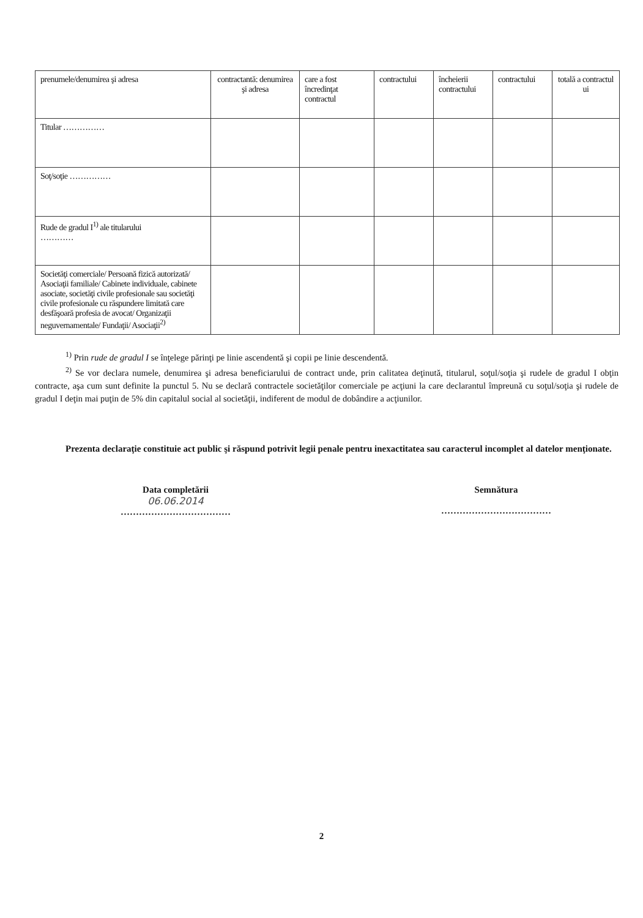| prenumele/denumirea şi adresa | contractantă: denumirea şi adresa | care a fost încredinţat contractul | contractului | încheierii contractului | contractului | totală a contractul ui |
| Titular …………… | | | | | | |
| Soţ/soţie …………… | | | | | | |
| Rude de gradul I<sup>1)</sup> ale titularului ………… | | | | | | |
| Societăţi comerciale/ Persoană fizică autorizată/ Asociaţii familiale/ Cabinete individuale, cabinete asociate, societăţi civile profesionale sau societăţi civile profesionale cu răspundere limitată care desfăşoară profesia de avocat/ Organizaţii neguvernamentale/ Fundaţii/ Asociaţii<sup>2)</sup> | | | | | | |
<sup>1)</sup> Prin rude de gradul I se înţelege părinţi pe linie ascendentă şi copii pe linie descendentă.
<sup>2)</sup> Se vor declara numele, denumirea şi adresa beneficiarului de contract unde, prin calitatea deţinută, titularul, soţul/soţia şi rudele de gradul I obţin contracte, aşa cum sunt definite la punctul 5. Nu se declară contractele societăţilor comerciale pe acţiuni la care declarantul împreună cu soţul/soţia şi rudele de gradul I deţin mai puţin de 5% din capitalul social al societăţii, indiferent de modul de dobândire a acţiunilor.
Prezenta declaraţie constituie act public şi răspund potrivit legii penale pentru inexactitatea sau caracterul incomplet al datelor menţionate.
Data completării
06.06.2014
………………………………
Semnătura
………………………………
2